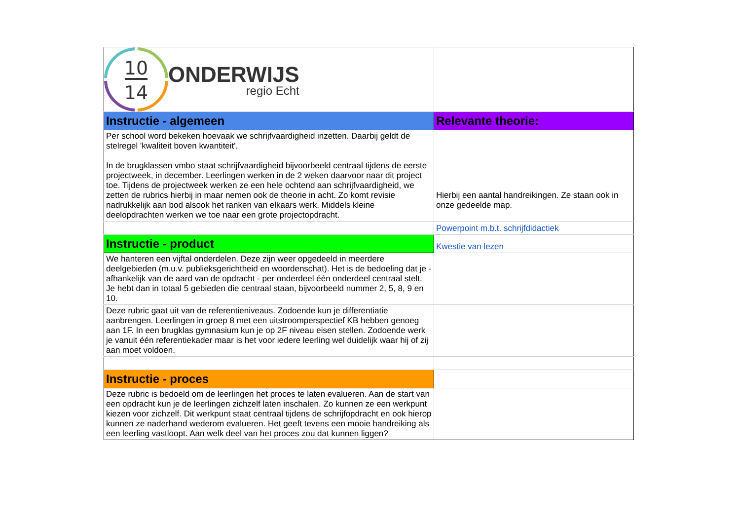| 10 14 ONDERWIJS regio Echt | |
| Instructie - algemeen | Relevante theorie: |
| Per school word bekeken hoevaak we schrijfvaardigheid inzetten. Daarbij geldt de stelregel 'kwaliteit boven kwantiteit'. In de brugklassen vmbo staat schrijfvaardigheid bijvoorbeeld centraal tijdens de eerste projectweek, in december. Leerlingen werken in de 2 weken daarvoor naar dit project toe. Tijdens de projectweek werken ze een hele ochtend aan schrijfvaardigheid, we zetten de rubrics hierbij in maar nemen ook de theorie in acht. Zo komt revisie nadrukkelijk aan bod alsook het ranken van elkaars werk. Middels kleine deelopdrachten werken we toe naar een grote projectopdracht. | Hierbij een aantal handreikingen. Ze staan ook in onze gedeelde map. |
| | Powerpoint m.b.t. schrijfdidactiek |
| Instructie - product | Kwestie van lezen |
| We hanteren een vijftal onderdelen. Deze zijn weer opgedeeld in meerdere deelgebieden (m.u.v. publieksgerichtheid en woordenschat). Het is de bedoeling dat je - afhankelijk van de aard van de opdracht - per onderdeel één onderdeel centraal stelt. Je hebt dan in totaal 5 gebieden die centraal staan, bijvoorbeeld nummer 2, 5, 8, 9 en 10. | |
| Deze rubric gaat uit van de referentieniveaus. Zodoende kun je differentiatie aanbrengen. Leerlingen in groep 8 met een uitstroomperspectief KB hebben genoeg aan 1F. In een brugklas gymnasium kun je op 2F niveau eisen stellen. Zodoende werk je vanuit één referentiekader maar is het voor iedere leerling wel duidelijk waar hij of zij aan moet voldoen. | |
| Instructie - proces | |
| Deze rubric is bedoeld om de leerlingen het proces te laten evalueren. Aan de start van een opdracht kun je de leerlingen zichzelf laten inschalen. Zo kunnen ze een werkpunt kiezen voor zichzelf. Dit werkpunt staat centraal tijdens de schrijfopdracht en ook hierop kunnen ze naderhand wederom evalueren. Het geeft tevens een mooie handreiking als een leerling vastloopt. Aan welk deel van het proces zou dat kunnen liggen? | |